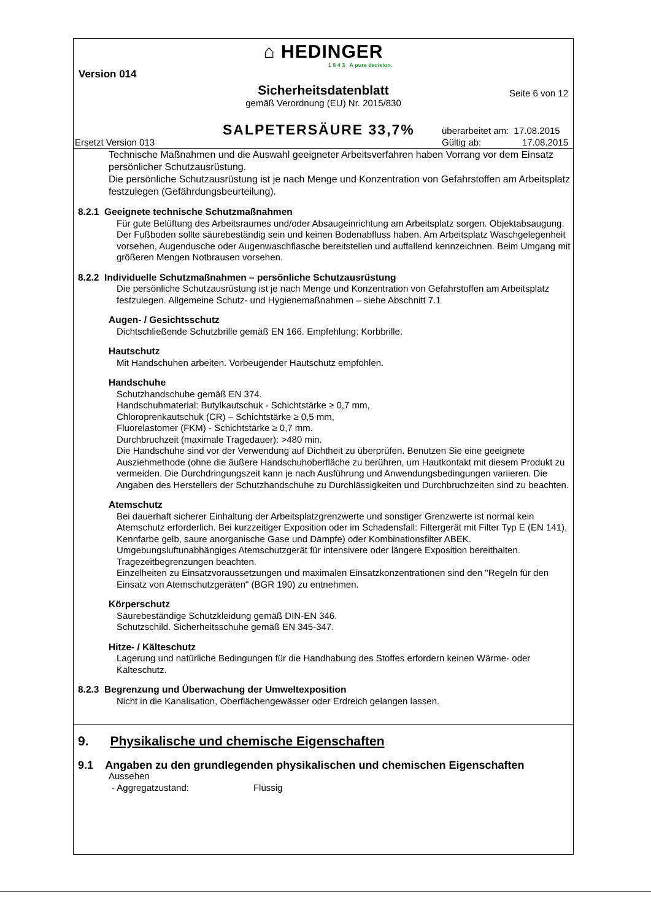⌂ HEDINGER
1 8 4 3 A pure decision.
Version 014
Sicherheitsdatenblatt
gemäß Verordnung (EU) Nr. 2015/830
Seite 6 von 12
SALPETERSÄURE 33,7%
überarbeitet am: 17.08.2015
Gültig ab: 17.08.2015
Ersetzt Version 013
Technische Maßnahmen und die Auswahl geeigneter Arbeitsverfahren haben Vorrang vor dem Einsatz persönlicher Schutzausrüstung.
Die persönliche Schutzausrüstung ist je nach Menge und Konzentration von Gefahrstoffen am Arbeitsplatz festzulegen (Gefährdungsbeurteilung).
8.2.1 Geeignete technische Schutzmaßnahmen
Für gute Belüftung des Arbeitsraumes und/oder Absaugeinrichtung am Arbeitsplatz sorgen. Objektabsaugung. Der Fußboden sollte säurebeständig sein und keinen Bodenabfluss haben. Am Arbeitsplatz Waschgelegenheit vorsehen, Augendusche oder Augenwaschflasche bereitstellen und auffallend kennzeichnen. Beim Umgang mit größeren Mengen Notbrausen vorsehen.
8.2.2 Individuelle Schutzmaßnahmen – persönliche Schutzausrüstung
Die persönliche Schutzausrüstung ist je nach Menge und Konzentration von Gefahrstoffen am Arbeitsplatz festzulegen. Allgemeine Schutz- und Hygienemaßnahmen – siehe Abschnitt 7.1
Augen- / Gesichtsschutz
Dichtschließende Schutzbrille gemäß EN 166. Empfehlung: Korbbrille.
Hautschutz
Mit Handschuhen arbeiten. Vorbeugender Hautschutz empfohlen.
Handschuhe
Schutzhandschuhe gemäß EN 374.
Handschuhmaterial: Butylkautschuk - Schichtstärke ≥ 0,7 mm,
Chloroprenkautschuk (CR) – Schichtstärke ≥ 0,5 mm,
Fluorelastomer (FKM) - Schichtstärke ≥ 0,7 mm.
Durchbruchzeit (maximale Tragedauer): >480 min.
Die Handschuhe sind vor der Verwendung auf Dichtheit zu überprüfen. Benutzen Sie eine geeignete Ausziehmethode (ohne die äußere Handschuhoberfläche zu berühren, um Hautkontakt mit diesem Produkt zu vermeiden. Die Durchdringungszeit kann je nach Ausführung und Anwendungsbedingungen variieren. Die Angaben des Herstellers der Schutzhandschuhe zu Durchlässigkeiten und Durchbruchzeiten sind zu beachten.
Atemschutz
Bei dauerhaft sicherer Einhaltung der Arbeitsplatzgrenzwerte und sonstiger Grenzwerte ist normal kein Atemschutz erforderlich. Bei kurzzeitiger Exposition oder im Schadensfall: Filtergerät mit Filter Typ E (EN 141), Kennfarbe gelb, saure anorganische Gase und Dämpfe) oder Kombinationsfilter ABEK. Umgebungsluftunabhängiges Atemschutzgerät für intensivere oder längere Exposition bereithalten. Tragezeitbegrenzungen beachten.
Einzelheiten zu Einsatzvoraussetzungen und maximalen Einsatzkonzentrationen sind den "Regeln für den Einsatz von Atemschutzgeräten" (BGR 190) zu entnehmen.
Körperschutz
Säurebeständige Schutzkleidung gemäß DIN-EN 346.
Schutzschild. Sicherheitsschuhe gemäß EN 345-347.
Hitze- / Kälteschutz
Lagerung und natürliche Bedingungen für die Handhabung des Stoffes erfordern keinen Wärme- oder Kälteschutz.
8.2.3 Begrenzung und Überwachung der Umweltexposition
Nicht in die Kanalisation, Oberflächengewässer oder Erdreich gelangen lassen.
9. Physikalische und chemische Eigenschaften
9.1 Angaben zu den grundlegenden physikalischen und chemischen Eigenschaften
Aussehen
- Aggregatzustand: Flüssig